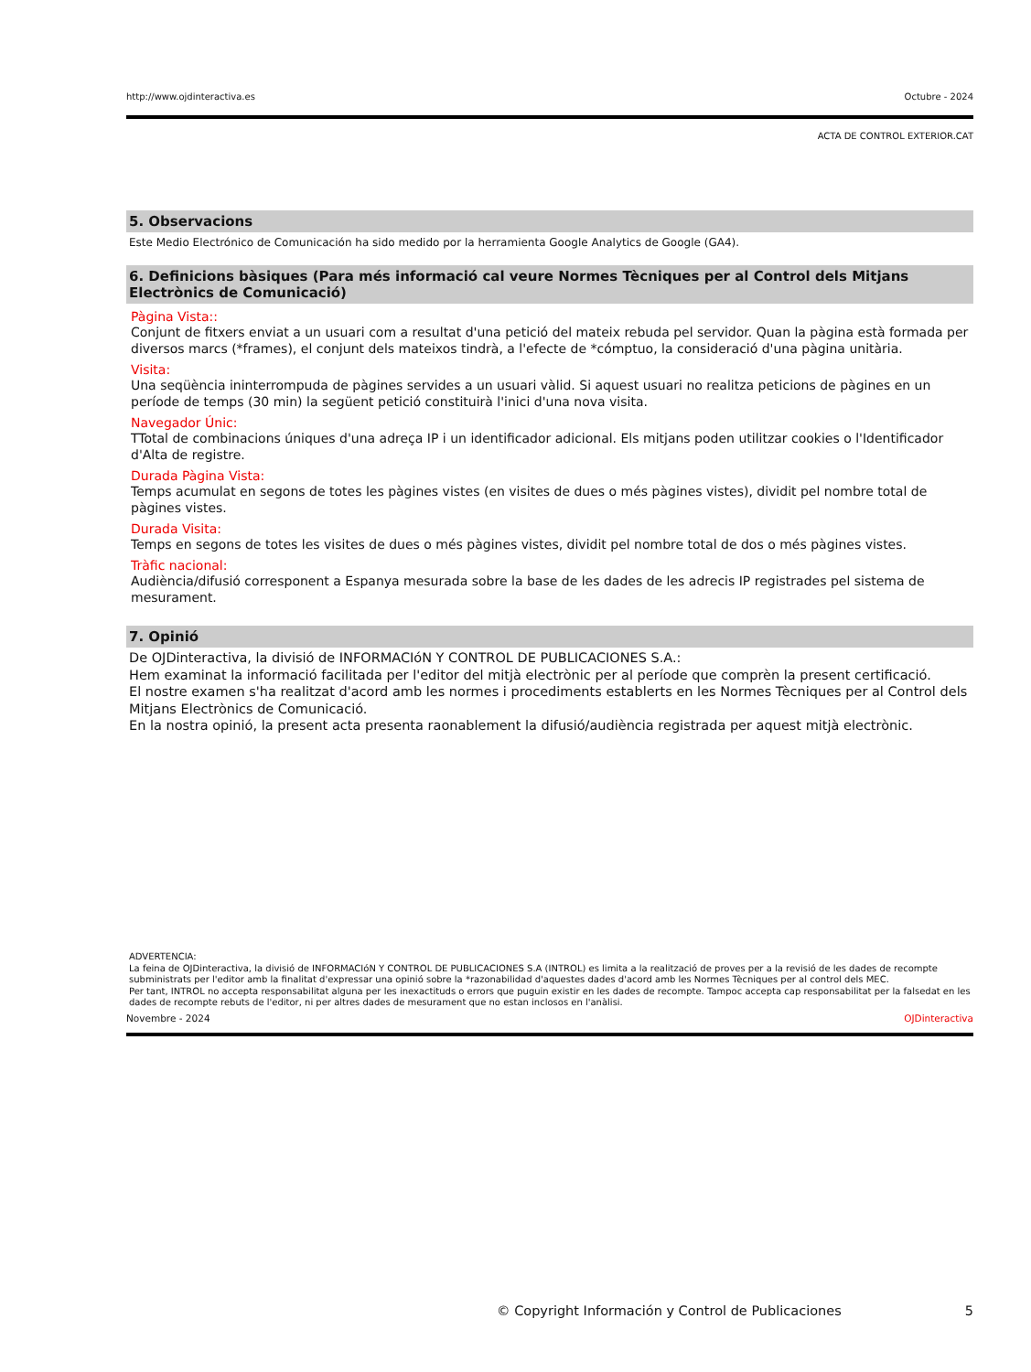http://www.ojdinteractiva.es Octubre - 2024
ACTA DE CONTROL EXTERIOR.CAT
5. Observacions
Este Medio Electrónico de Comunicación ha sido medido por la herramienta Google Analytics de Google (GA4).
6. Definicions bàsiques (Para més informació cal veure Normes Tècniques per al Control dels Mitjans Electrònics de Comunicació)
Pàgina Vista::
Conjunt de fitxers enviat a un usuari com a resultat d'una petició del mateix rebuda pel servidor. Quan la pàgina està formada per diversos marcs (*frames), el conjunt dels mateixos tindrà, a l'efecte de *cómptuo, la consideració d'una pàgina unitària.
Visita:
Una seqüència ininterrompuda de pàgines servides a un usuari vàlid. Si aquest usuari no realitza peticions de pàgines en un període de temps (30 min) la següent petició constituirà l'inici d'una nova visita.
Navegador Únic:
TTotal de combinacions úniques d'una adreça IP i un identificador adicional. Els mitjans poden utilitzar cookies o l'Identificador d'Alta de registre.
Durada Pàgina Vista:
Temps acumulat en segons de totes les pàgines vistes (en visites de dues o més pàgines vistes), dividit pel nombre total de pàgines vistes.
Durada Visita:
Temps en segons de totes les visites de dues o més pàgines vistes, dividit pel nombre total de dos o més pàgines vistes.
Tràfic nacional:
Audiència/difusió corresponent a Espanya mesurada sobre la base de les dades de les adrecis IP registrades pel sistema de mesurament.
7. Opinió
De OJDinteractiva, la divisió de INFORMACIóN Y CONTROL DE PUBLICACIONES S.A.:
Hem examinat la informació facilitada per l'editor del mitjà electrònic per al període que comprèn la present certificació.
El nostre examen s'ha realitzat d'acord amb les normes i procediments establerts en les Normes Tècniques per al Control dels Mitjans Electrònics de Comunicació.
En la nostra opinió, la present acta presenta raonablement la difusió/audiència registrada per aquest mitjà electrònic.
ADVERTENCIA:
La feina de OJDinteractiva, la divisió de INFORMACIóN Y CONTROL DE PUBLICACIONES S.A (INTROL) es limita a la realització de proves per a la revisió de les dades de recompte subministrats per l'editor amb la finalitat d'expressar una opinió sobre la *razonabilidad d'aquestes dades d'acord amb les Normes Tècniques per al control dels MEC.
Per tant, INTROL no accepta responsabilitat alguna per les inexactituds o errors que puguin existir en les dades de recompte. Tampoc accepta cap responsabilitat per la falsedat en les dades de recompte rebuts de l'editor, ni per altres dades de mesurament que no estan inclosos en l'anàlisi.
Novembre - 2024 OJDinteractiva
© Copyright Información y Control de Publicaciones 5